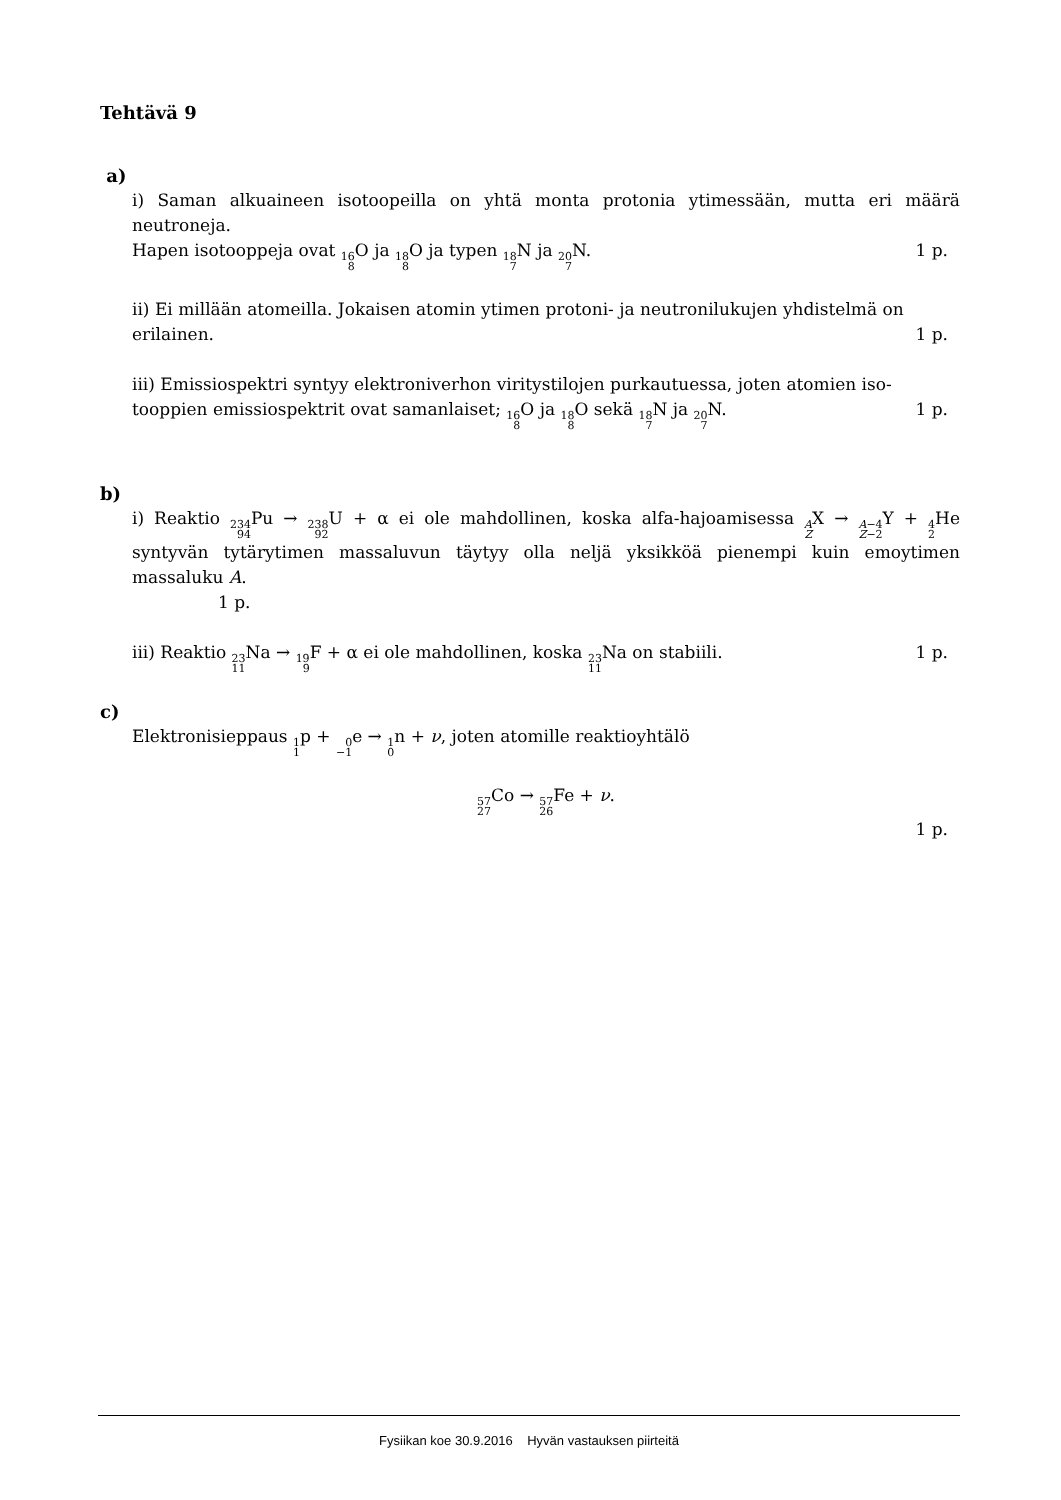Tehtävä 9
a)
i) Saman alkuaineen isotoopeilla on yhtä monta protonia ytimessään, mutta eri määrä neutroneja.
Hapen isotooppeja ovat 16 8 O ja 18 8 O ja typen 18 7 N ja 20 7 N. 1 p.
ii) Ei millään atomeilla. Jokaisen atomin ytimen protoni- ja neutronilukujen yhdistelmä on
erilainen. 1 p.
iii) Emissiospektri syntyy elektroniverhon viritystilojen purkautuessa, joten atomien iso-
tooppien emissiospektrit ovat samanlaiset; 16 8 O ja 18 8 O sekä 18 7 N ja 20 7 N. 1 p.
b)
i) Reaktio 234 94 Pu → 238 92 U + α ei ole mahdollinen, koska alfa-hajoamisessa A ZX → A−4 Z−2 Y + 4 2 He syntyvän tytärytimen massaluvun täytyy olla neljä yksikköä pienempi kuin emoytimen massaluku A.
1 p.
iii) Reaktio 23 11 Na → 19 9 F + α ei ole mahdollinen, koska 23 11 Na on stabiili. 1 p.
c)
Elektronisieppaus 1 1p + 0 −1e → 1 0n + ν, joten atomille reaktioyhtälö
57 27 Co → 57 26 Fe + ν.
1 p.
Fysiikan koe 30.9.2016 Hyvän vastauksen piirteitä